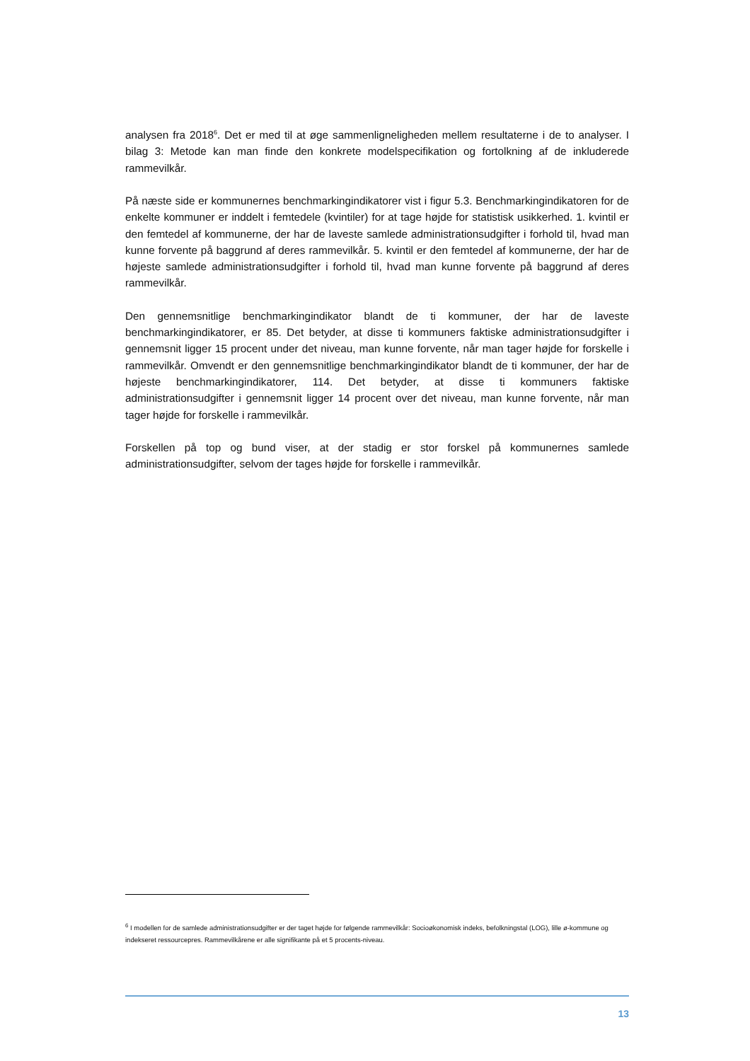analysen fra 2018<sup>6</sup>. Det er med til at øge sammenligneligheden mellem resultaterne i de to analyser. I bilag 3: Metode kan man finde den konkrete modelspecifikation og fortolkning af de inkluderede rammevilkår.
På næste side er kommunernes benchmarkingindikatorer vist i figur 5.3. Benchmarkingindikatoren for de enkelte kommuner er inddelt i femtedele (kvintiler) for at tage højde for statistisk usikkerhed. 1. kvintil er den femtedel af kommunerne, der har de laveste samlede administrationsudgifter i forhold til, hvad man kunne forvente på baggrund af deres rammevilkår. 5. kvintil er den femtedel af kommunerne, der har de højeste samlede administrationsudgifter i forhold til, hvad man kunne forvente på baggrund af deres rammevilkår.
Den gennemsnitlige benchmarkingindikator blandt de ti kommuner, der har de laveste benchmarkingindikatorer, er 85. Det betyder, at disse ti kommuners faktiske administrationsudgifter i gennemsnit ligger 15 procent under det niveau, man kunne forvente, når man tager højde for forskelle i rammevilkår. Omvendt er den gennemsnitlige benchmarkingindikator blandt de ti kommuner, der har de højeste benchmarkingindikatorer, 114. Det betyder, at disse ti kommuners faktiske administrationsudgifter i gennemsnit ligger 14 procent over det niveau, man kunne forvente, når man tager højde for forskelle i rammevilkår.
Forskellen på top og bund viser, at der stadig er stor forskel på kommunernes samlede administrationsudgifter, selvom der tages højde for forskelle i rammevilkår.
<sup>6</sup> I modellen for de samlede administrationsudgifter er der taget højde for følgende rammevilkår: Socioøkonomisk indeks, befolkningstal (LOG), lille ø-kommune og indekseret ressourcepres. Rammevilkårene er alle signifikante på et 5 procents-niveau.
13